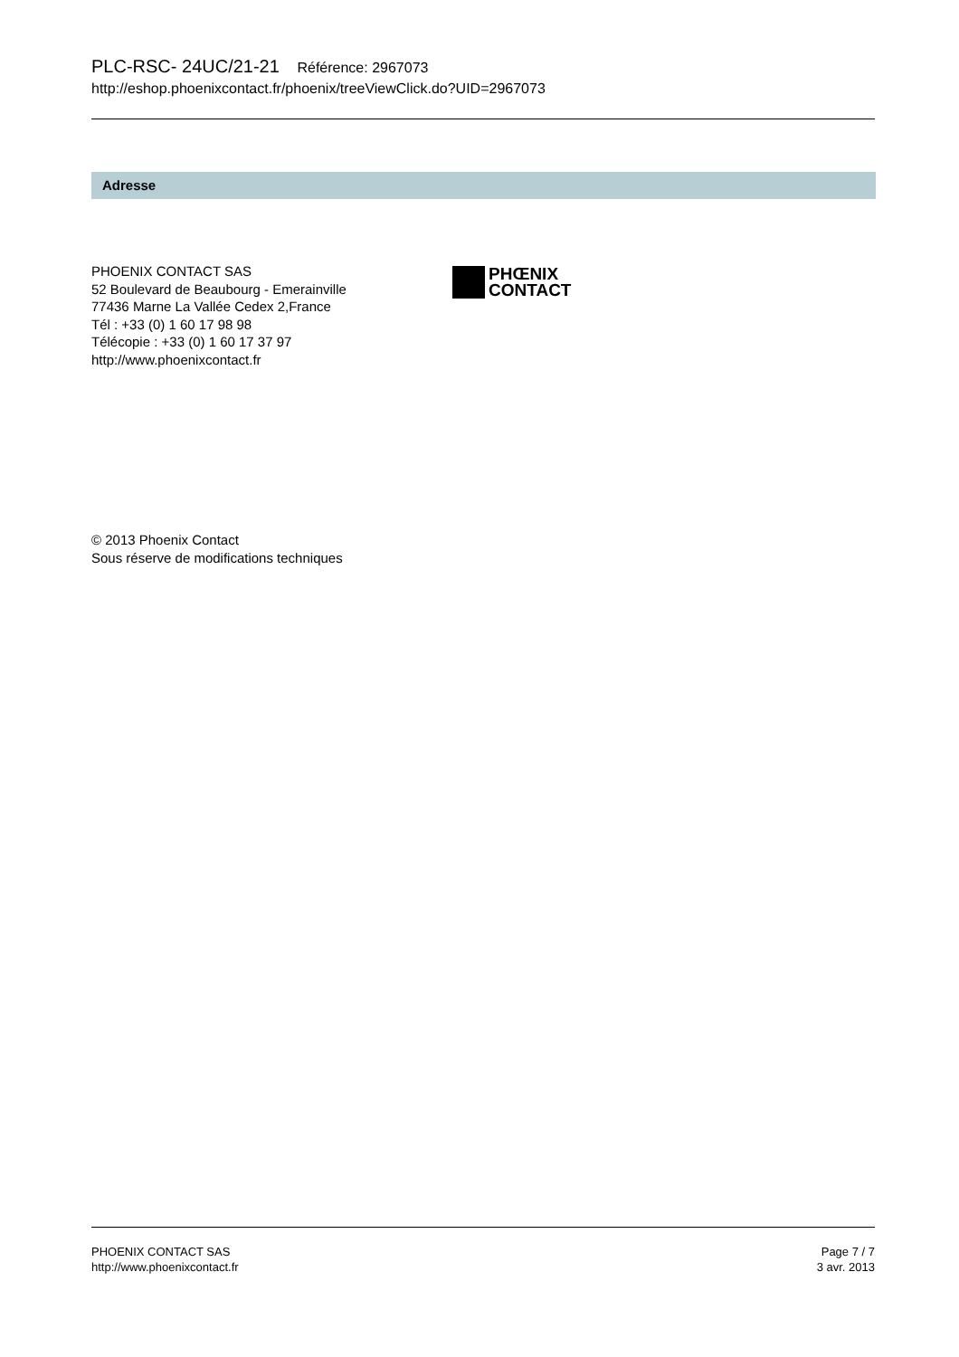PLC-RSC- 24UC/21-21 Référence: 2967073
http://eshop.phoenixcontact.fr/phoenix/treeViewClick.do?UID=2967073
Adresse
PHOENIX CONTACT SAS
52 Boulevard de Beaubourg - Emerainville
77436 Marne La Vallée Cedex 2,France
Tél : +33 (0) 1 60 17 98 98
Télécopie : +33 (0) 1 60 17 37 97
http://www.phoenixcontact.fr
PHŒNIX
CONTACT
© 2013 Phoenix Contact
Sous réserve de modifications techniques
PHOENIX CONTACT SAS
http://www.phoenixcontact.fr
Page 7 / 7
3 avr. 2013